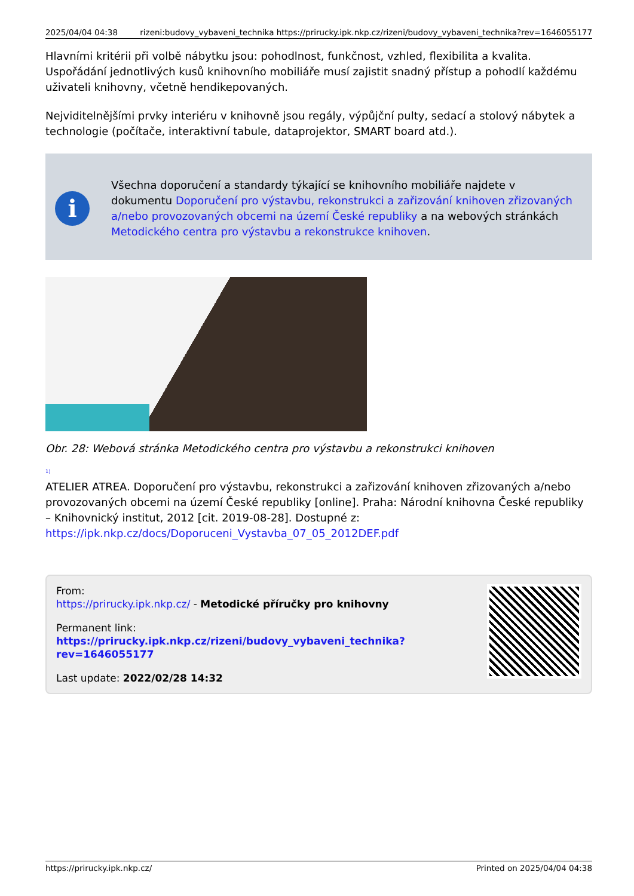2025/04/04 04:38 rizeni:budovy_vybaveni_technika https://prirucky.ipk.nkp.cz/rizeni/budovy_vybaveni_technika?rev=1646055177
Hlavními kritérii při volbě nábytku jsou: pohodlnost, funkčnost, vzhled, flexibilita a kvalita. Uspořádání jednotlivých kusů knihovního mobiliáře musí zajistit snadný přístup a pohodlí každému uživateli knihovny, včetně hendikepovaných.
Nejviditelnějšími prvky interiéru v knihovně jsou regály, výpůjční pulty, sedací a stolový nábytek a technologie (počítače, interaktivní tabule, dataprojektor, SMART board atd.).
i
Všechna doporučení a standardy týkající se knihovního mobiliáře najdete v dokumentu Doporučení pro výstavbu, rekonstrukci a zařizování knihoven zřizovaných a/nebo provozovaných obcemi na území České republiky a na webových stránkách Metodického centra pro výstavbu a rekonstrukce knihoven.
Obr. 28: Webová stránka Metodického centra pro výstavbu a rekonstrukci knihoven
<sup>1)</sup>
ATELIER ATREA. Doporučení pro výstavbu, rekonstrukci a zařizování knihoven zřizovaných a/nebo provozovaných obcemi na území České republiky [online]. Praha: Národní knihovna České republiky – Knihovnický institut, 2012 [cit. 2019-08-28]. Dostupné z: https://ipk.nkp.cz/docs/Doporuceni_Vystavba_07_05_2012DEF.pdf
From:
https://prirucky.ipk.nkp.cz/ - Metodické příručky pro knihovny
Permanent link:
https://prirucky.ipk.nkp.cz/rizeni/budovy_vybaveni_technika?rev=1646055177
Last update: 2022/02/28 14:32
https://prirucky.ipk.nkp.cz/ Printed on 2025/04/04 04:38